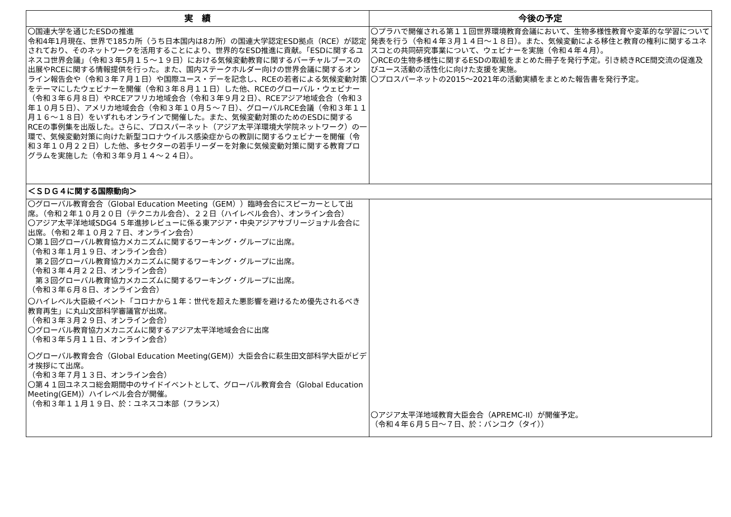| 実 績 | 今後の予定 |
| --- | --- |
| 〇国連大学を通じたESDの推進 令和4年1月現在、世界で185カ所（うち日本国内は8カ所）の国連大学認定ESD拠点（RCE）が認定されており、そのネットワークを活用することにより、世界的なESD推進に貢献。「ESDに関するユネスコ世界会議」（令和３年5月１５～１９日）における気候変動教育に関するバーチャルブースの出展やRCEに関する情報提供を行った。また、国内ステークホルダー向けの世界会議に関するオンライン報告会や（令和３年７月１日）や国際ユース・デーを記念し、RCEの若者による気候変動対策をテーマにしたウェビナーを開催（令和３年８月１１日）した他、RCEのグローバル・ウェビナー（令和３年６月８日）やRCEアフリカ地域会合（令和３年９月２日）、RCEアジア地域会合（令和３年１０月５日）、アメリカ地域会合（令和３年１０月５～７日）、グローバルRCE会議（令和３年１１月１６～１８日）をいずれもオンラインで開催した。また、気候変動対策のためのESDに関するRCEの事例集を出版した。さらに、プロスパーネット（アジア太平洋環境大学院ネットワーク）の一環で、気候変動対策に向けた新型コロナウイルス感染症からの教訓に関するウェビナーを開催（令和３年１０月２２日）した他、多セクターの若手リーダーを対象に気候変動対策に関する教育プログラムを実施した（令和３年９月１４～２４日）。 | 〇プラハで開催される第１１回世界環境教育会議において、生物多様性教育や変革的な学習について発表を行う（令和４年３月１４日～１８日）。また、気候変動による移住と教育の権利に関するユネスコとの共同研究事業について、ウェビナーを実施（令和４年４月）。 〇RCEの生物多様性に関するESDの取組をまとめた冊子を発行予定。引き続きRCE間交流の促進及びユース活動の活性化に向けた支援を実施。 〇プロスパーネットの2015～2021年の活動実績をまとめた報告書を発行予定。 |
| ＜ＳＤＧ４に関する国際動向＞ | |
| 〇グローバル教育会合（Global Education Meeting（GEM））臨時会合にスピーカーとして出席。（令和２年１０月２０日（テクニカル会合）、２２日（ハイレベル会合）、オンライン会合） 〇アジア太平洋地域SDG4 ５年進捗レビューに係る東アジア・中央アジアサブリージョナル会合に出席。（令和２年１０月２７日、オンライン会合） 〇第１回グローバル教育協力メカニズムに関するワーキング・グループに出席。 （令和３年１月１９日、オンライン会合） 第２回グローバル教育協力メカニズムに関するワーキング・グループに出席。 （令和３年４月２２日、オンライン会合） 第３回グローバル教育協力メカニズムに関するワーキング・グループに出席。 （令和３年６月８日、オンライン会合） 〇ハイレベル大臣級イベント「コロナから１年：世代を超えた悪影響を避けるため優先されるべき教育再生」に丸山文部科学審議官が出席。 （令和３年３月２９日、オンライン会合） 〇グローバル教育協力メカニズムに関するアジア太平洋地域会合に出席 （令和３年５月１１日、オンライン会合） 〇グローバル教育会合（Global Education Meeting(GEM)）大臣会合に萩生田文部科学大臣がビデオ挨拶にて出席。 （令和３年７月１３日、オンライン会合） 〇第４１回ユネスコ総会期間中のサイドイベントとして、グローバル教育会合（Global Education Meeting(GEM)）ハイレベル会合が開催。 （令和３年１１月１９日、於：ユネスコ本部（フランス） | 〇アジア太平洋地域教育大臣会合（APREMC-II）が開催予定。 （令和４年６月５日～７日、於：バンコク（タイ）） |